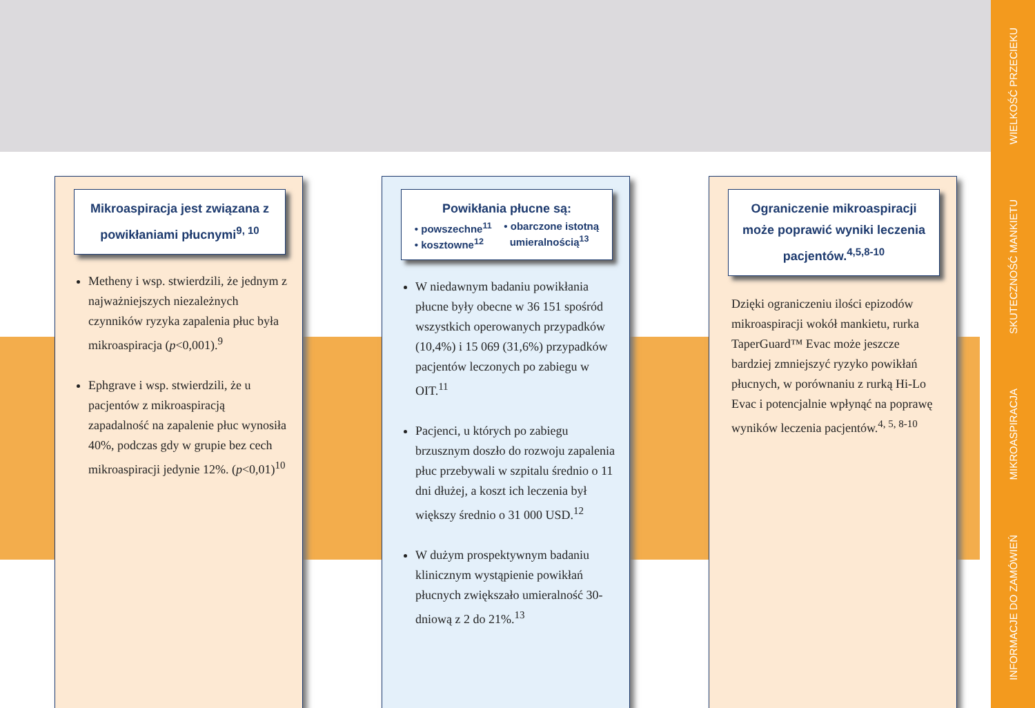WIELKOŚĆ PRZECIEKU
SKUTECZNOŚĆ MANKIETU
MIKROASPIRACJA
INFORMACJE DO ZAMÓWIEŃ
Mikroaspiracja jest związana z powikłaniami płucnymi<sup>9, 10</sup>
Metheny i wsp. stwierdzili, że jednym z najważniejszych niezależnych czynników ryzyka zapalenia płuc była mikroaspiracja (p<0,001).<sup>9</sup>
Ephgrave i wsp. stwierdzili, że u pacjentów z mikroaspiracją zapadalność na zapalenie płuc wynosiła 40%, podczas gdy w grupie bez cech mikroaspiracji jedynie 12%. (p<0,01)<sup>10</sup>
Powikłania płucne są:
• powszechne<sup>11</sup>
• kosztowne<sup>12</sup>
• obarczone istotną
umieralnością<sup>13</sup>
W niedawnym badaniu powikłania płucne były obecne w 36 151 spośród wszystkich operowanych przypadków (10,4%) i 15 069 (31,6%) przypadków pacjentów leczonych po zabiegu w OIT.<sup>11</sup>
Pacjenci, u których po zabiegu brzusznym doszło do rozwoju zapalenia płuc przebywali w szpitalu średnio o 11 dni dłużej, a koszt ich leczenia był większy średnio o 31 000 USD.<sup>12</sup>
W dużym prospektywnym badaniu klinicznym wystąpienie powikłań płucnych zwiększało umieralność 30-dniową z 2 do 21%.<sup>13</sup>
Ograniczenie mikroaspiracji może poprawić wyniki leczenia pacjentów.<sup>4,5,8-10</sup>
Dzięki ograniczeniu ilości epizodów mikroaspiracji wokół mankietu, rurka TaperGuard™ Evac może jeszcze bardziej zmniejszyć ryzyko powikłań płucnych, w porównaniu z rurką Hi-Lo Evac i potencjalnie wpłynąć na poprawę wyników leczenia pacjentów.<sup>4, 5, 8-10</sup>